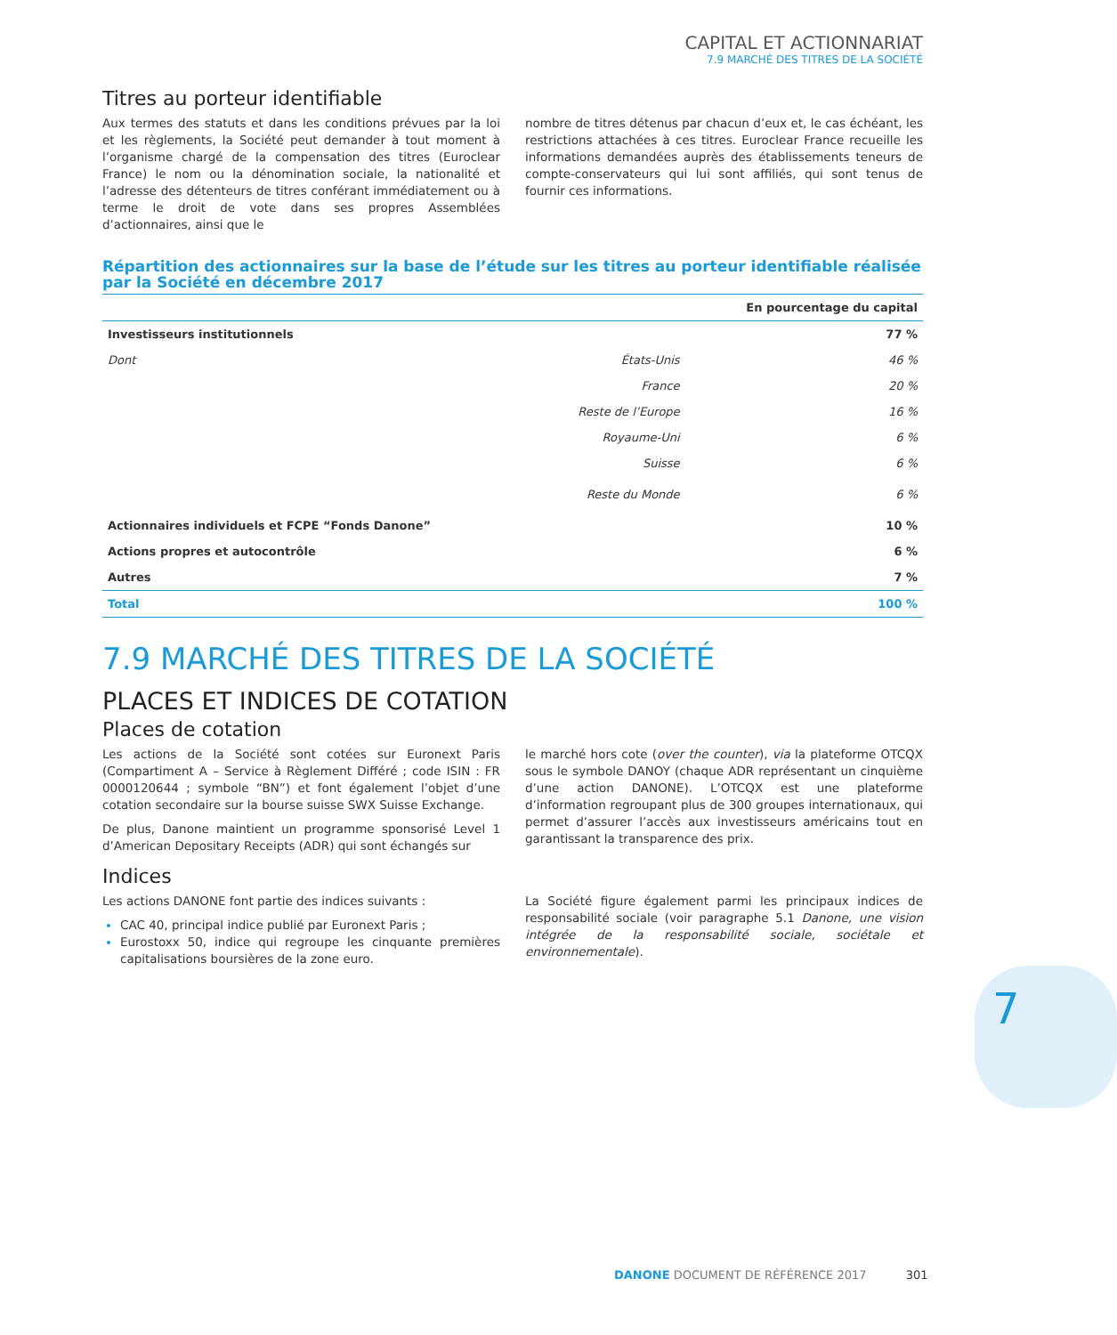CAPITAL ET ACTIONNARIAT
7.9 MARCHÉ DES TITRES DE LA SOCIÉTÉ
Titres au porteur identifiable
Aux termes des statuts et dans les conditions prévues par la loi et les règlements, la Société peut demander à tout moment à l’organisme chargé de la compensation des titres (Euroclear France) le nom ou la dénomination sociale, la nationalité et l’adresse des détenteurs de titres conférant immédiatement ou à terme le droit de vote dans ses propres Assemblées d’actionnaires, ainsi que le
nombre de titres détenus par chacun d’eux et, le cas échéant, les restrictions attachées à ces titres. Euroclear France recueille les informations demandées auprès des établissements teneurs de compte-conservateurs qui lui sont affiliés, qui sont tenus de fournir ces informations.
Répartition des actionnaires sur la base de l’étude sur les titres au porteur identifiable réalisée par la Société en décembre 2017
| | | En pourcentage du capital |
| --- | --- | --- |
| Investisseurs institutionnels | | 77 % |
| Dont | États-Unis | 46 % |
| | France | 20 % |
| | Reste de l’Europe | 16 % |
| | Royaume-Uni | 6 % |
| | Suisse | 6 % |
| | Reste du Monde | 6 % |
| Actionnaires individuels et FCPE “Fonds Danone” | | 10 % |
| Actions propres et autocontrôle | | 6 % |
| Autres | | 7 % |
| Total | | 100 % |
7.9 MARCHÉ DES TITRES DE LA SOCIÉTÉ
PLACES ET INDICES DE COTATION
Places de cotation
Les actions de la Société sont cotées sur Euronext Paris (Compartiment A – Service à Règlement Différé ; code ISIN : FR 0000120644 ; symbole “BN”) et font également l’objet d’une cotation secondaire sur la bourse suisse SWX Suisse Exchange.
De plus, Danone maintient un programme sponsorisé Level 1 d’American Depositary Receipts (ADR) qui sont échangés sur
le marché hors cote (over the counter), via la plateforme OTCQX sous le symbole DANOY (chaque ADR représentant un cinquième d’une action DANONE). L’OTCQX est une plateforme d’information regroupant plus de 300 groupes internationaux, qui permet d’assurer l’accès aux investisseurs américains tout en garantissant la transparence des prix.
Indices
Les actions DANONE font partie des indices suivants :
CAC 40, principal indice publié par Euronext Paris ;
Eurostoxx 50, indice qui regroupe les cinquante premières capitalisations boursières de la zone euro.
La Société figure également parmi les principaux indices de responsabilité sociale (voir paragraphe 5.1 Danone, une vision intégrée de la responsabilité sociale, sociétale et environnementale).
7
DANONE DOCUMENT DE RÉFÉRENCE 2017 301